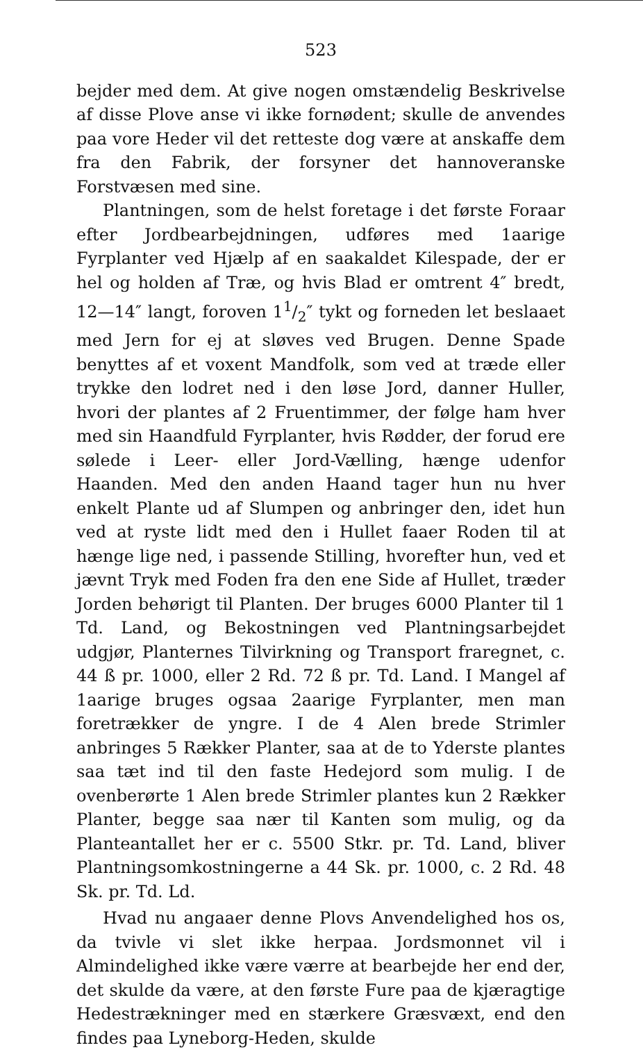523
bejder med dem. At give nogen omstændelig Beskrivelse af disse Plove anse vi ikke fornødent; skulle de anvendes paa vore Heder vil det retteste dog være at anskaffe dem fra den Fabrik, der forsyner det hannoveranske Forstvæsen med sine.
Plantningen, som de helst foretage i det første Foraar efter Jordbearbejdningen, udføres med 1aarige Fyrplanter ved Hjælp af en saakaldet Kilespade, der er hel og holden af Træ, og hvis Blad er omtrent 4″ bredt, 12—14″ langt, foroven 11/2″ tykt og forneden let beslaaet med Jern for ej at sløves ved Brugen. Denne Spade benyttes af et voxent Mandfolk, som ved at træde eller trykke den lodret ned i den løse Jord, danner Huller, hvori der plantes af 2 Fruentimmer, der følge ham hver med sin Haandfuld Fyrplanter, hvis Rødder, der forud ere sølede i Leer- eller Jord-Vælling, hænge udenfor Haanden. Med den anden Haand tager hun nu hver enkelt Plante ud af Slumpen og anbringer den, idet hun ved at ryste lidt med den i Hullet faaer Roden til at hænge lige ned, i passende Stilling, hvorefter hun, ved et jævnt Tryk med Foden fra den ene Side af Hullet, træder Jorden behørigt til Planten. Der bruges 6000 Planter til 1 Td. Land, og Bekostningen ved Plantningsarbejdet udgjør, Planternes Tilvirkning og Transport fraregnet, c. 44 ß pr. 1000, eller 2 Rd. 72 ß pr. Td. Land. I Mangel af 1aarige bruges ogsaa 2aarige Fyrplanter, men man foretrækker de yngre. I de 4 Alen brede Strimler anbringes 5 Rækker Planter, saa at de to Yderste plantes saa tæt ind til den faste Hedejord som mulig. I de ovenberørte 1 Alen brede Strimler plantes kun 2 Rækker Planter, begge saa nær til Kanten som mulig, og da Planteantallet her er c. 5500 Stkr. pr. Td. Land, bliver Plantningsomkostningerne a 44 Sk. pr. 1000, c. 2 Rd. 48 Sk. pr. Td. Ld.
Hvad nu angaaer denne Plovs Anvendelighed hos os, da tvivle vi slet ikke herpaa. Jordsmonnet vil i Almindelighed ikke være værre at bearbejde her end der, det skulde da være, at den første Fure paa de kjæragtige Hedestrækninger med en stærkere Græsvæxt, end den findes paa Lyneborg-Heden, skulde